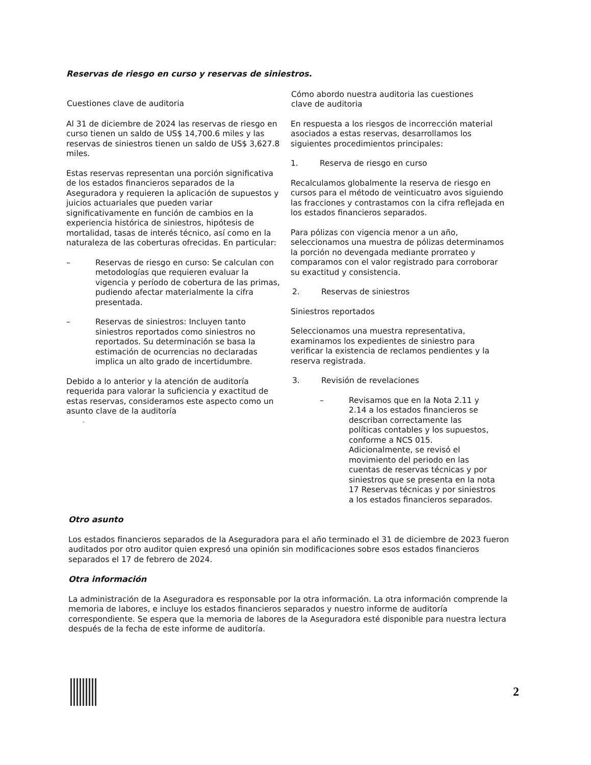Reservas de riesgo en curso y reservas de siniestros.
| Cuestiones clave de auditoria | Cómo abordo nuestra auditoria las cuestiones clave de auditoria |
| --- | --- |
| Al 31 de diciembre de 2024 las reservas de riesgo en curso tienen un saldo de US$ 14,700.6 miles y las reservas de siniestros tienen un saldo de US$ 3,627.8 miles. Estas reservas representan una porción significativa de los estados financieros separados de la Aseguradora y requieren la aplicación de supuestos y juicios actuariales que pueden variar significativamente en función de cambios en la experiencia histórica de siniestros, hipótesis de mortalidad, tasas de interés técnico, así como en la naturaleza de las coberturas ofrecidas. En particular: – Reservas de riesgo en curso: Se calculan con metodologías que requieren evaluar la vigencia y período de cobertura de las primas, pudiendo afectar materialmente la cifra presentada. – Reservas de siniestros: Incluyen tanto siniestros reportados como siniestros no reportados. Su determinación se basa la estimación de ocurrencias no declaradas implica un alto grado de incertidumbre. Debido a lo anterior y la atención de auditoría requerida para valorar la suficiencia y exactitud de estas reservas, consideramos este aspecto como un asunto clave de la auditoría - | En respuesta a los riesgos de incorrección material asociados a estas reservas, desarrollamos los siguientes procedimientos principales: 1. Reserva de riesgo en curso Recalculamos globalmente la reserva de riesgo en cursos para el método de veinticuatro avos siguiendo las fracciones y contrastamos con la cifra reflejada en los estados financieros separados. Para pólizas con vigencia menor a un año, seleccionamos una muestra de pólizas determinamos la porción no devengada mediante prorrateo y comparamos con el valor registrado para corroborar su exactitud y consistencia. 2. Reservas de siniestros Siniestros reportados Seleccionamos una muestra representativa, examinamos los expedientes de siniestro para verificar la existencia de reclamos pendientes y la reserva registrada. 3. Revisión de revelaciones – Revisamos que en la Nota 2.11 y 2.14 a los estados financieros se describan correctamente las políticas contables y los supuestos, conforme a NCS 015. Adicionalmente, se revisó el movimiento del periodo en las cuentas de reservas técnicas y por siniestros que se presenta en la nota 17 Reservas técnicas y por siniestros a los estados financieros separados. |
Otro asunto
Los estados financieros separados de la Aseguradora para el año terminado el 31 de diciembre de 2023 fueron auditados por otro auditor quien expresó una opinión sin modificaciones sobre esos estados financieros separados el 17 de febrero de 2024.
Otra información
La administración de la Aseguradora es responsable por la otra información. La otra información comprende la memoria de labores, e incluye los estados financieros separados y nuestro informe de auditoría correspondiente. Se espera que la memoria de labores de la Aseguradora esté disponible para nuestra lectura después de la fecha de este informe de auditoría.
2